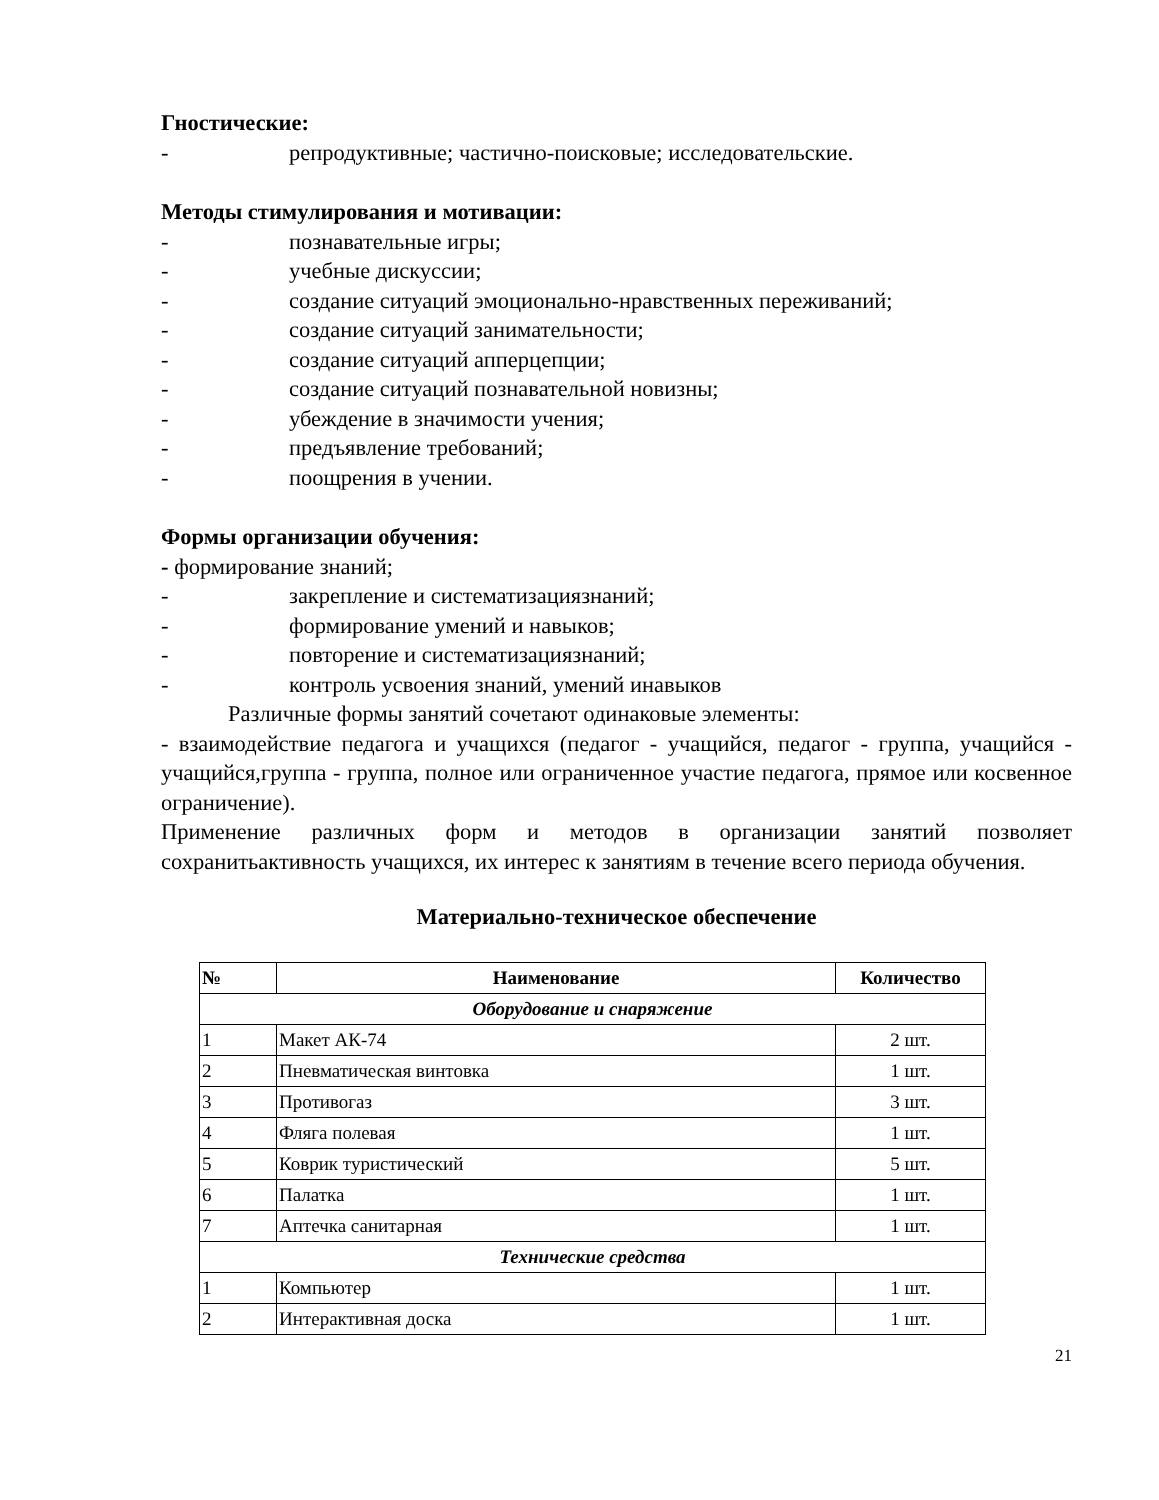Гностические:
- репродуктивные; частично-поисковые; исследовательские.
Методы стимулирования и мотивации:
- познавательные игры;
- учебные дискуссии;
- создание ситуаций эмоционально-нравственных переживаний;
- создание ситуаций занимательности;
- создание ситуаций апперцепции;
- создание ситуаций познавательной новизны;
- убеждение в значимости учения;
- предъявление требований;
- поощрения в учении.
Формы организации обучения:
- формирование знаний;
- закрепление и систематизациязнаний;
- формирование умений и навыков;
- повторение и систематизациязнаний;
- контроль усвоения знаний, умений инавыков
Различные формы занятий сочетают одинаковые элементы:
- взаимодействие педагога и учащихся (педагог - учащийся, педагог - группа, учащийся - учащийся,группа - группа, полное или ограниченное участие педагога, прямое или косвенное ограничение).
Применение различных форм и методов в организации занятий позволяет сохранитьактивность учащихся, их интерес к занятиям в течение всего периода обучения.
Материально-техническое обеспечение
| № | Наименование | Количество |
| --- | --- | --- |
| Оборудование и снаряжение | | |
| 1 | Макет АК-74 | 2 шт. |
| 2 | Пневматическая винтовка | 1 шт. |
| 3 | Противогаз | 3 шт. |
| 4 | Фляга полевая | 1 шт. |
| 5 | Коврик туристический | 5 шт. |
| 6 | Палатка | 1 шт. |
| 7 | Аптечка санитарная | 1 шт. |
| Технические средства | | |
| 1 | Компьютер | 1 шт. |
| 2 | Интерактивная доска | 1 шт. |
21